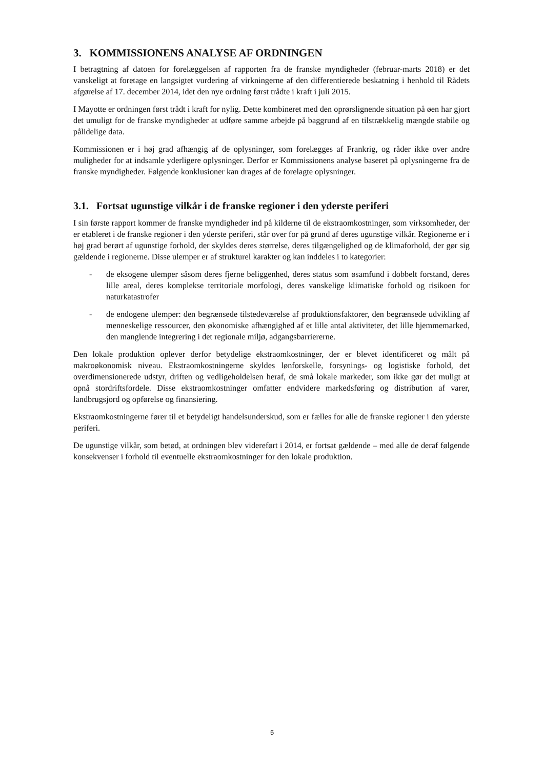3. KOMMISSIONENS ANALYSE AF ORDNINGEN
I betragtning af datoen for forelæggelsen af rapporten fra de franske myndigheder (februar-marts 2018) er det vanskeligt at foretage en langsigtet vurdering af virkningerne af den differentierede beskatning i henhold til Rådets afgørelse af 17. december 2014, idet den nye ordning først trådte i kraft i juli 2015.
I Mayotte er ordningen først trådt i kraft for nylig. Dette kombineret med den oprørslignende situation på øen har gjort det umuligt for de franske myndigheder at udføre samme arbejde på baggrund af en tilstrækkelig mængde stabile og pålidelige data.
Kommissionen er i høj grad afhængig af de oplysninger, som forelægges af Frankrig, og råder ikke over andre muligheder for at indsamle yderligere oplysninger. Derfor er Kommissionens analyse baseret på oplysningerne fra de franske myndigheder. Følgende konklusioner kan drages af de forelagte oplysninger.
3.1. Fortsat ugunstige vilkår i de franske regioner i den yderste periferi
I sin første rapport kommer de franske myndigheder ind på kilderne til de ekstraomkostninger, som virksomheder, der er etableret i de franske regioner i den yderste periferi, står over for på grund af deres ugunstige vilkår. Regionerne er i høj grad berørt af ugunstige forhold, der skyldes deres størrelse, deres tilgængelighed og de klimaforhold, der gør sig gældende i regionerne. Disse ulemper er af strukturel karakter og kan inddeles i to kategorier:
- de eksogene ulemper såsom deres fjerne beliggenhed, deres status som øsamfund i dobbelt forstand, deres lille areal, deres komplekse territoriale morfologi, deres vanskelige klimatiske forhold og risikoen for naturkatastrofer
- de endogene ulemper: den begrænsede tilstedeværelse af produktionsfaktorer, den begrænsede udvikling af menneskelige ressourcer, den økonomiske afhængighed af et lille antal aktiviteter, det lille hjemmemarked, den manglende integrering i det regionale miljø, adgangsbarriererne.
Den lokale produktion oplever derfor betydelige ekstraomkostninger, der er blevet identificeret og målt på makroøkonomisk niveau. Ekstraomkostningerne skyldes lønforskelle, forsynings- og logistiske forhold, det overdimensionerede udstyr, driften og vedligeholdelsen heraf, de små lokale markeder, som ikke gør det muligt at opnå stordriftsfordele. Disse ekstraomkostninger omfatter endvidere markedsføring og distribution af varer, landbrugsjord og opførelse og finansiering.
Ekstraomkostningerne fører til et betydeligt handelsunderskud, som er fælles for alle de franske regioner i den yderste periferi.
De ugunstige vilkår, som betød, at ordningen blev videreført i 2014, er fortsat gældende – med alle de deraf følgende konsekvenser i forhold til eventuelle ekstraomkostninger for den lokale produktion.
5